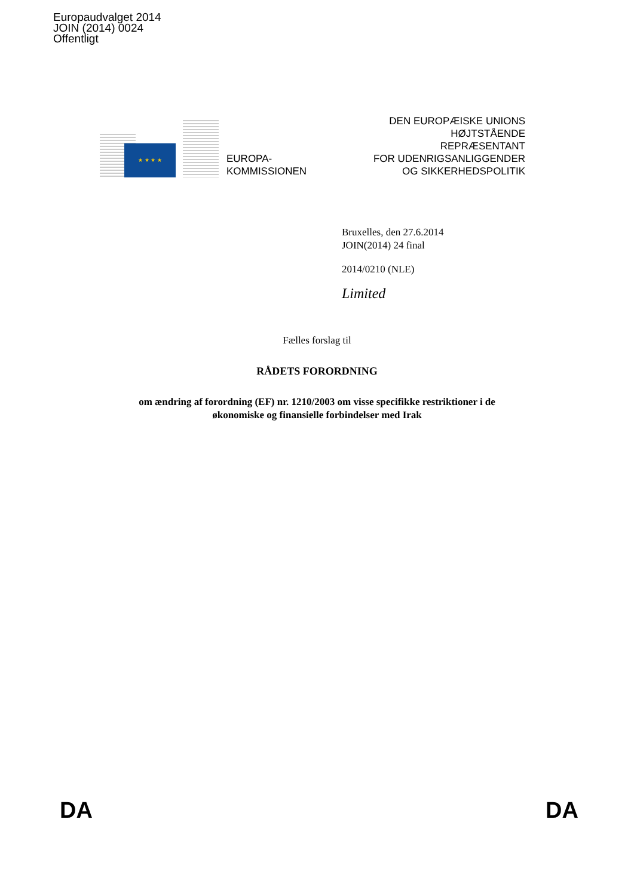Europaudvalget 2014
JOIN (2014) 0024
Offentligt
★ ★ ★ ★
EUROPA-
KOMMISSIONEN
DEN EUROPÆISKE UNIONS
HØJTSTÅENDE
REPRÆSENTANT
FOR UDENRIGSANLIGGENDER
OG SIKKERHEDSPOLITIK
Bruxelles, den 27.6.2014
JOIN(2014) 24 final
2014/0210 (NLE)
Limited
Fælles forslag til
RÅDETS FORORDNING
om ændring af forordning (EF) nr. 1210/2003 om visse specifikke restriktioner i de
økonomiske og finansielle forbindelser med Irak
DA DA